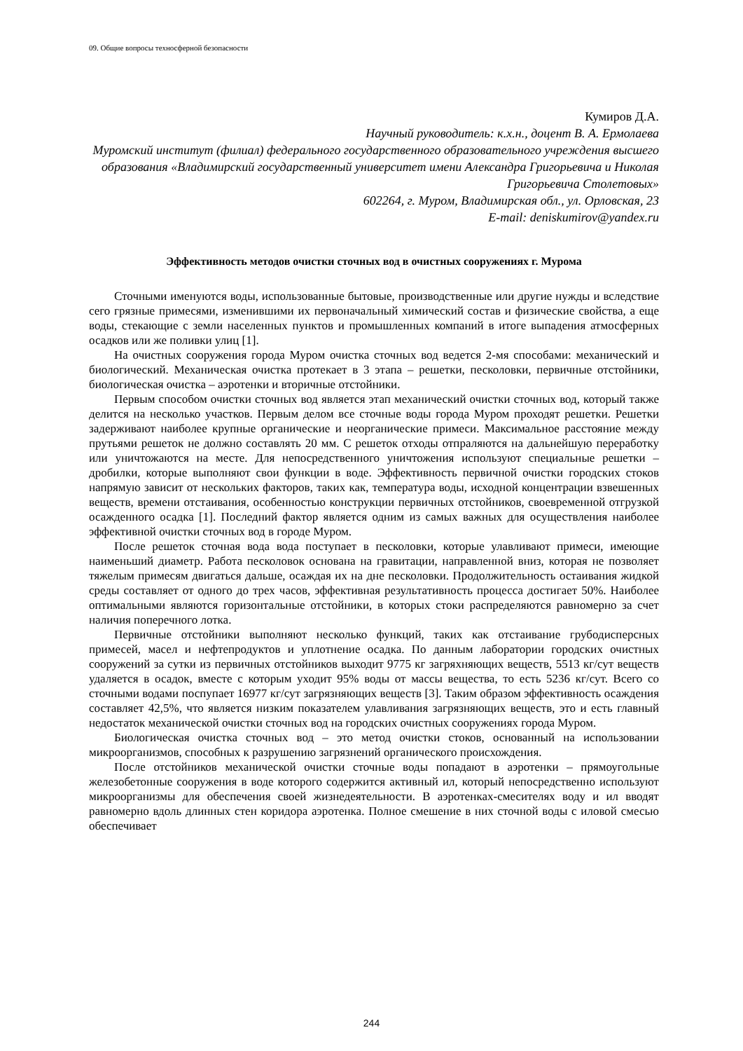09. Общие вопросы техносферной безопасности
Кумиров Д.А.
Научный руководитель: к.х.н., доцент В. А. Ермолаева
Муромский институт (филиал) федерального государственного образовательного учреждения высшего образования «Владимирский государственный университет имени Александра Григорьевича и Николая Григорьевича Столетовых»
602264, г. Муром, Владимирская обл., ул. Орловская, 23
E-mail: deniskumirov@yandex.ru
Эффективность методов очистки сточных вод в очистных сооружениях г. Мурома
Сточными именуются воды, использованные бытовые, производственные или другие нужды и вследствие сего грязные примесями, изменившими их первоначальный химический состав и физические свойства, а еще воды, стекающие с земли населенных пунктов и промышленных компаний в итоге выпадения атмосферных осадков или же поливки улиц [1].
На очистных сооружения города Муром очистка сточных вод ведется 2-мя способами: механический и биологический. Механическая очистка протекает в 3 этапа – решетки, песколовки, первичные отстойники, биологическая очистка – аэротенки и вторичные отстойники.
Первым способом очистки сточных вод является этап механический очистки сточных вод, который также делится на несколько участков. Первым делом все сточные воды города Муром проходят решетки. Решетки задерживают наиболее крупные органические и неорганические примеси. Максимальное расстояние между прутьями решеток не должно составлять 20 мм. С решеток отходы отпраляются на дальнейшую переработку или уничтожаются на месте. Для непосредственного уничтожения используют специальные решетки – дробилки, которые выполняют свои функции в воде. Эффективность первичной очистки городских стоков напрямую зависит от нескольких факторов, таких как, температура воды, исходной концентрации взвешенных веществ, времени отстаивания, особенностью конструкции первичных отстойников, своевременной отгрузкой осажденного осадка [1]. Последний фактор является одним из самых важных для осуществления наиболее эффективной очистки сточных вод в городе Муром.
После решеток сточная вода вода поступает в песколовки, которые улавливают примеси, имеющие наименьший диаметр. Работа песколовок основана на гравитации, направленной вниз, которая не позволяет тяжелым примесям двигаться дальше, осаждая их на дне песколовки. Продолжительность остаивания жидкой среды составляет от одного до трех часов, эффективная результативность процесса достигает 50%. Наиболее оптимальными являются горизонтальные отстойники, в которых стоки распределяются равномерно за счет наличия поперечного лотка.
Первичные отстойники выполняют несколько функций, таких как отстаивание грубодисперсных примесей, масел и нефтепродуктов и уплотнение осадка. По данным лаборатории городских очистных сооружений за сутки из первичных отстойников выходит 9775 кг загряхняющих веществ, 5513 кг/сут веществ удаляется в осадок, вместе с которым уходит 95% воды от массы вещества, то есть 5236 кг/сут. Всего со сточными водами поспупает 16977 кг/сут загрязняющих веществ [3]. Таким образом эффективность осаждения составляет 42,5%, что является низким показателем улавливания загрязняющих веществ, это и есть главный недостаток механической очистки сточных вод на городских очистных сооружениях города Муром.
Биологическая очистка сточных вод – это метод очистки стоков, основанный на использовании микроорганизмов, способных к разрушению загрязнений органического происхождения.
После отстойников механической очистки сточные воды попадают в аэротенки – прямоугольные железобетонные сооружения в воде которого содержится активный ил, который непосредственно используют микроорганизмы для обеспечения своей жизнедеятельности. В аэротенках-смесителях воду и ил вводят равномерно вдоль длинных стен коридора аэротенка. Полное смешение в них сточной воды с иловой смесью обеспечивает
244